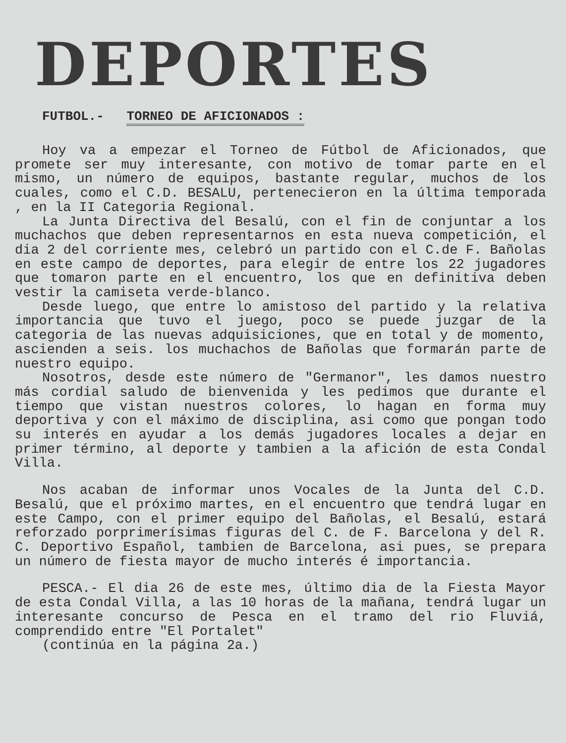DEPORTES
FUTBOL.- TORNEO DE AFICIONADOS :
Hoy va a empezar el Torneo de Fútbol de Aficionados, que promete ser muy interesante, con motivo de tomar parte en el mismo, un número de equipos, bastante regular, muchos de los cuales, como el C.D. BESALU, pertenecieron en la última temporada , en la II Categoria Regional.
La Junta Directiva del Besalú, con el fin de conjuntar a los muchachos que deben representarnos en esta nueva competición, el dia 2 del corriente mes, celebró un partido con el C.de F. Bañolas en este campo de deportes, para elegir de entre los 22 jugadores que tomaron parte en el encuentro, los que en definitiva deben vestir la camiseta verde-blanco.
Desde luego, que entre lo amistoso del partido y la relativa importancia que tuvo el juego, poco se puede juzgar de la categoria de las nuevas adquisiciones, que en total y de momento, ascienden a seis. los muchachos de Bañolas que formarán parte de nuestro equipo.
Nosotros, desde este número de "Germanor", les damos nuestro más cordial saludo de bienvenida y les pedimos que durante el tiempo que vistan nuestros colores, lo hagan en forma muy deportiva y con el máximo de disciplina, asi como que pongan todo su interés en ayudar a los demás jugadores locales a dejar en primer término, al deporte y tambien a la afición de esta Condal Villa.
Nos acaban de informar unos Vocales de la Junta del C.D. Besalú, que el próximo martes, en el encuentro que tendrá lugar en este Campo, con el primer equipo del Bañolas, el Besalú, estará reforzado porprimerísimas figuras del C. de F. Barcelona y del R. C. Deportivo Español, tambien de Barcelona, asi pues, se prepara un número de fiesta mayor de mucho interés é importancia.
PESCA.- El dia 26 de este mes, último dia de la Fiesta Mayor de esta Condal Villa, a las 10 horas de la mañana, tendrá lugar un interesante concurso de Pesca en el tramo del rio Fluviá, comprendido entre "El Portalet"
(continúa en la página 2a.)